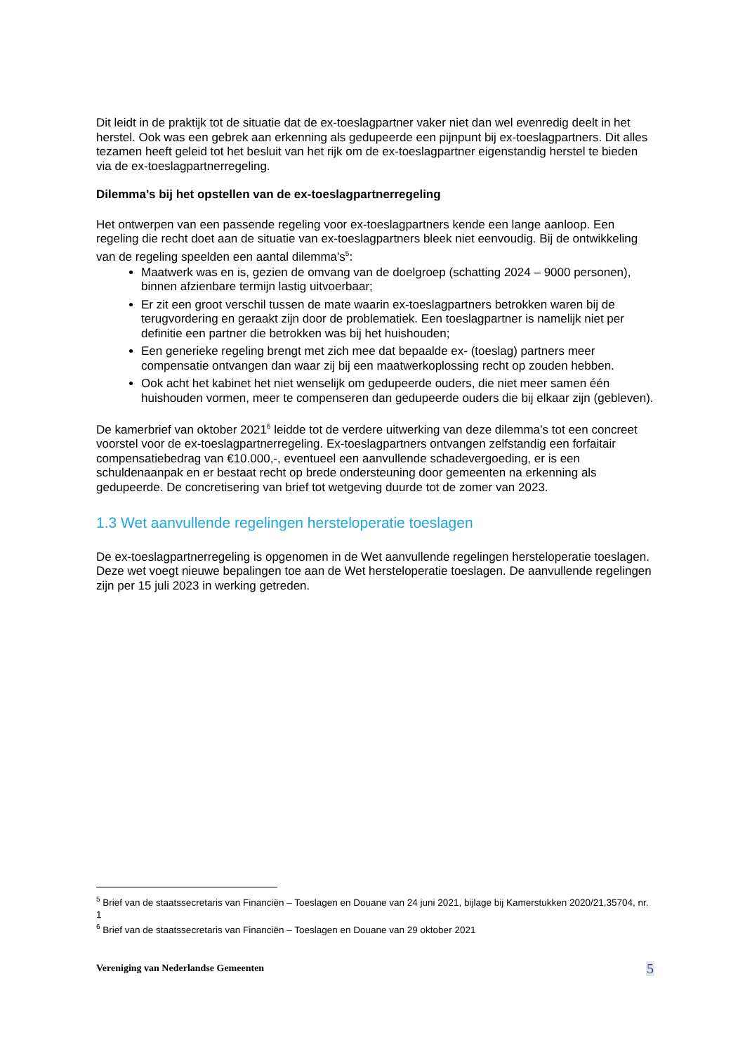Dit leidt in de praktijk tot de situatie dat de ex-toeslagpartner vaker niet dan wel evenredig deelt in het herstel. Ook was een gebrek aan erkenning als gedupeerde een pijnpunt bij ex-toeslagpartners. Dit alles tezamen heeft geleid tot het besluit van het rijk om de ex-toeslagpartner eigenstandig herstel te bieden via de ex-toeslagpartnerregeling.
Dilemma’s bij het opstellen van de ex-toeslagpartnerregeling
Het ontwerpen van een passende regeling voor ex-toeslagpartners kende een lange aanloop. Een regeling die recht doet aan de situatie van ex-toeslagpartners bleek niet eenvoudig. Bij de ontwikkeling van de regeling speelden een aantal dilemma's<sup>5</sup>:
Maatwerk was en is, gezien de omvang van de doelgroep (schatting 2024 – 9000 personen), binnen afzienbare termijn lastig uitvoerbaar;
Er zit een groot verschil tussen de mate waarin ex-toeslagpartners betrokken waren bij de terugvordering en geraakt zijn door de problematiek. Een toeslagpartner is namelijk niet per definitie een partner die betrokken was bij het huishouden;
Een generieke regeling brengt met zich mee dat bepaalde ex- (toeslag) partners meer compensatie ontvangen dan waar zij bij een maatwerkoplossing recht op zouden hebben.
Ook acht het kabinet het niet wenselijk om gedupeerde ouders, die niet meer samen één huishouden vormen, meer te compenseren dan gedupeerde ouders die bij elkaar zijn (gebleven).
De kamerbrief van oktober 2021<sup>6</sup> leidde tot de verdere uitwerking van deze dilemma’s tot een concreet voorstel voor de ex-toeslagpartnerregeling. Ex-toeslagpartners ontvangen zelfstandig een forfaitair compensatiebedrag van €10.000,-, eventueel een aanvullende schadevergoeding, er is een schuldenaanpak en er bestaat recht op brede ondersteuning door gemeenten na erkenning als gedupeerde. De concretisering van brief tot wetgeving duurde tot de zomer van 2023.
1.3 Wet aanvullende regelingen hersteloperatie toeslagen
De ex-toeslagpartnerregeling is opgenomen in de Wet aanvullende regelingen hersteloperatie toeslagen. Deze wet voegt nieuwe bepalingen toe aan de Wet hersteloperatie toeslagen. De aanvullende regelingen zijn per 15 juli 2023 in werking getreden.
<sup>5</sup> Brief van de staatssecretaris van Financiën – Toeslagen en Douane van 24 juni 2021, bijlage bij Kamerstukken 2020/21,35704, nr. 1
<sup>6</sup> Brief van de staatssecretaris van Financiën – Toeslagen en Douane van 29 oktober 2021
Vereniging van Nederlandse Gemeenten 5